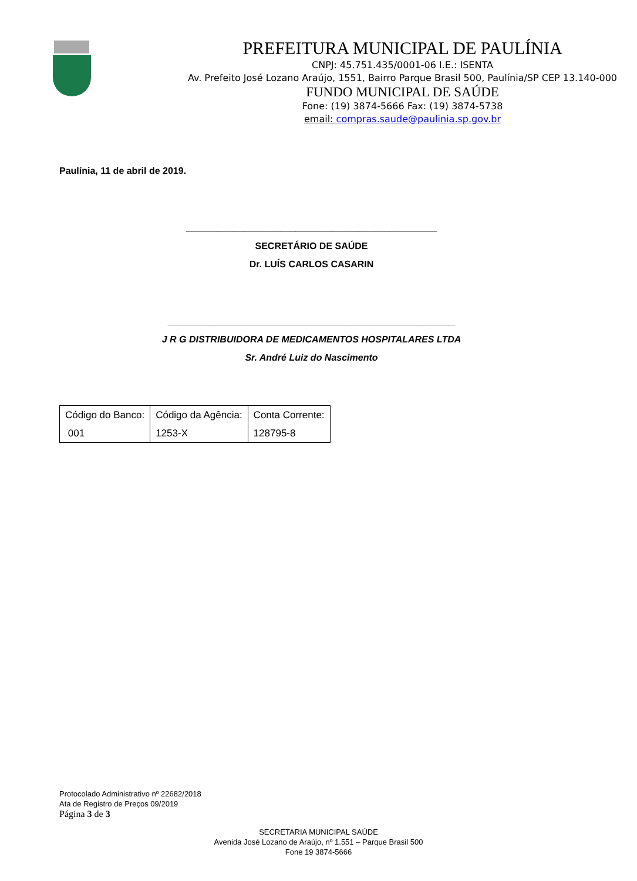PREFEITURA MUNICIPAL DE PAULÍNIA
CNPJ: 45.751.435/0001-06 I.E.: ISENTA
Av. Prefeito José Lozano Araújo, 1551, Bairro Parque Brasil 500, Paulínia/SP CEP 13.140-000
FUNDO MUNICIPAL DE SAÚDE
Fone: (19) 3874-5666 Fax: (19) 3874-5738
email: compras.saude@paulinia.sp.gov.br
Paulínia, 11 de abril de 2019.
________________________________________________
SECRETÁRIO DE SAÚDE
Dr. LUÍS CARLOS CASARIN
_______________________________________________________
J R G DISTRIBUIDORA DE MEDICAMENTOS HOSPITALARES LTDA
Sr. André Luiz do Nascimento
| Código do Banco: 001 | Código da Agência: 1253-X | Conta Corrente: 128795-8 |
Protocolado Administrativo nº 22682/2018
Ata de Registro de Preços 09/2019
Página 3 de 3
SECRETARIA MUNICIPAL SAÚDE
Avenida José Lozano de Araújo, nº 1.551 – Parque Brasil 500
Fone 19 3874-5666